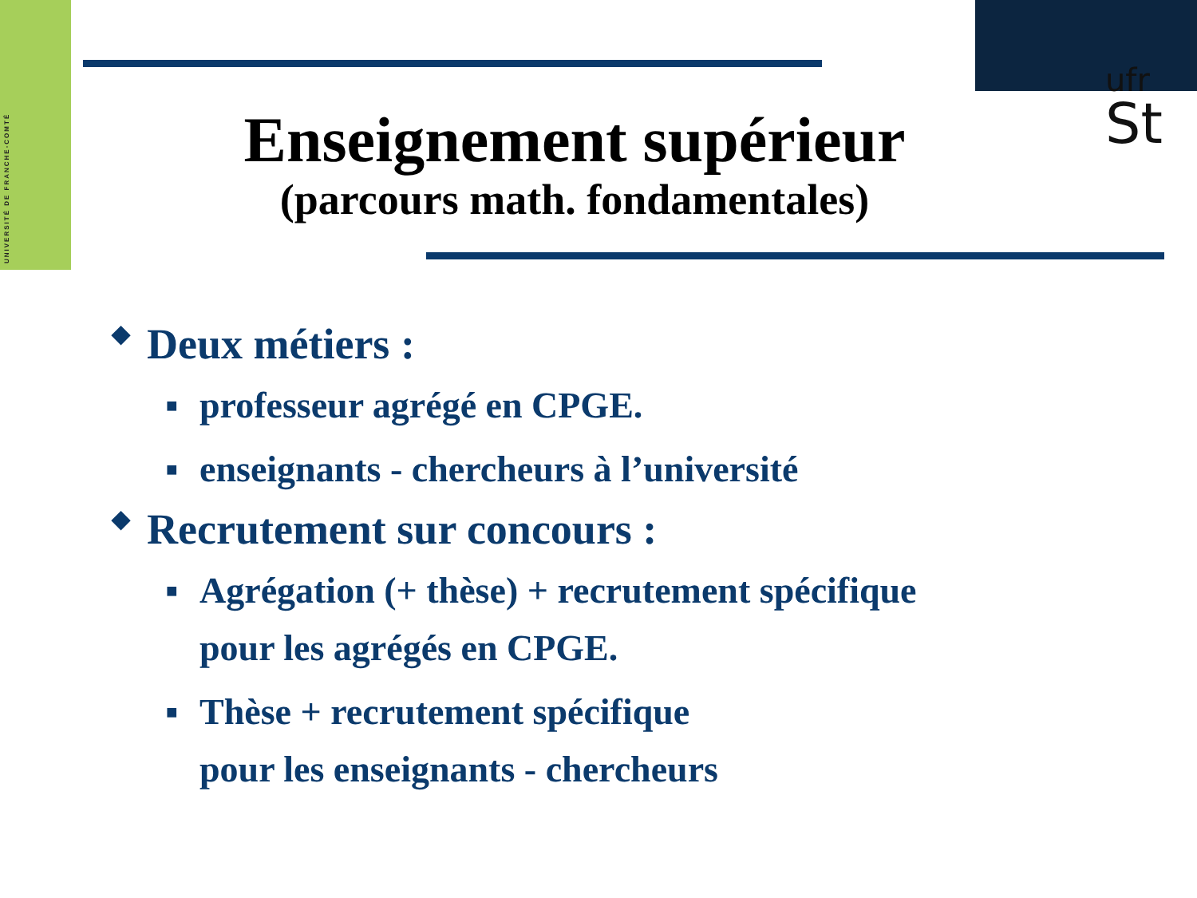UNIVERSITÉ DE FRANCHE-COMTÉ
ufr
St
Enseignement supérieur
(parcours math. fondamentales)
◆ Deux métiers :
■ professeur agrégé en CPGE.
■ enseignants - chercheurs à l’université
◆ Recrutement sur concours :
■ Agrégation (+ thèse) + recrutement spécifique
pour les agrégés en CPGE.
■ Thèse + recrutement spécifique
pour les enseignants - chercheurs